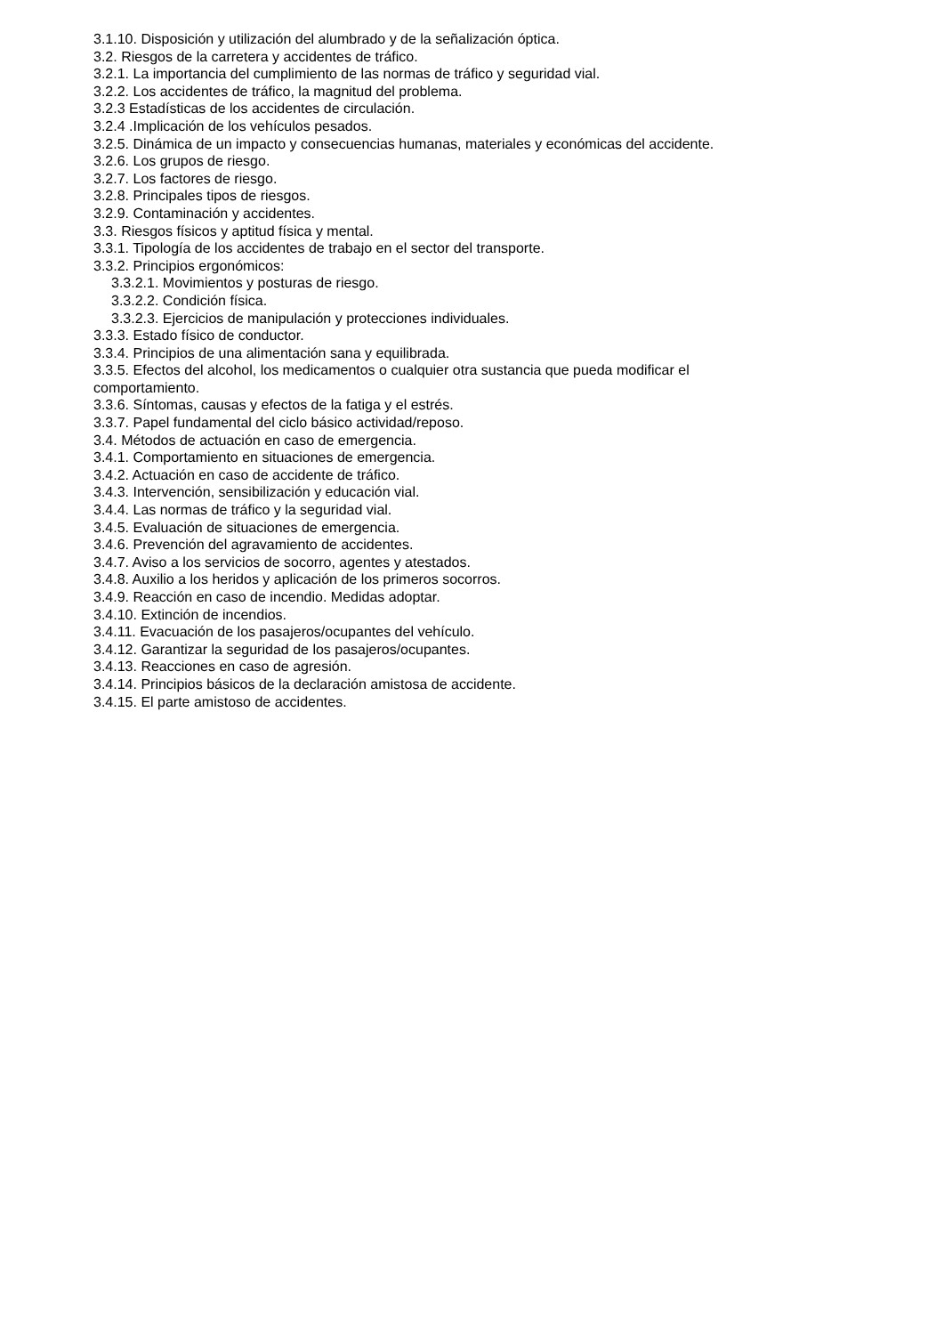3.1.10. Disposición y utilización del alumbrado y de la señalización óptica.
3.2. Riesgos de la carretera y accidentes de tráfico.
3.2.1. La importancia del cumplimiento de las normas de tráfico y seguridad vial.
3.2.2. Los accidentes de tráfico, la magnitud del problema.
3.2.3 Estadísticas de los accidentes de circulación.
3.2.4 .Implicación de los vehículos pesados.
3.2.5. Dinámica de un impacto y consecuencias humanas, materiales y económicas del accidente.
3.2.6. Los grupos de riesgo.
3.2.7. Los factores de riesgo.
3.2.8. Principales tipos de riesgos.
3.2.9. Contaminación y accidentes.
3.3. Riesgos físicos y aptitud física y mental.
3.3.1. Tipología de los accidentes de trabajo en el sector del transporte.
3.3.2. Principios ergonómicos:
3.3.2.1. Movimientos y posturas de riesgo.
3.3.2.2. Condición física.
3.3.2.3. Ejercicios de manipulación y protecciones individuales.
3.3.3. Estado físico de conductor.
3.3.4. Principios de una alimentación sana y equilibrada.
3.3.5. Efectos del alcohol, los medicamentos o cualquier otra sustancia que pueda modificar el comportamiento.
3.3.6. Síntomas, causas y efectos de la fatiga y el estrés.
3.3.7. Papel fundamental del ciclo básico actividad/reposo.
3.4. Métodos de actuación en caso de emergencia.
3.4.1. Comportamiento en situaciones de emergencia.
3.4.2. Actuación en caso de accidente de tráfico.
3.4.3. Intervención, sensibilización y educación vial.
3.4.4. Las normas de tráfico y la seguridad vial.
3.4.5. Evaluación de situaciones de emergencia.
3.4.6. Prevención del agravamiento de accidentes.
3.4.7. Aviso a los servicios de socorro, agentes y atestados.
3.4.8. Auxilio a los heridos y aplicación de los primeros socorros.
3.4.9. Reacción en caso de incendio. Medidas adoptar.
3.4.10. Extinción de incendios.
3.4.11. Evacuación de los pasajeros/ocupantes del vehículo.
3.4.12. Garantizar la seguridad de los pasajeros/ocupantes.
3.4.13. Reacciones en caso de agresión.
3.4.14. Principios básicos de la declaración amistosa de accidente.
3.4.15. El parte amistoso de accidentes.